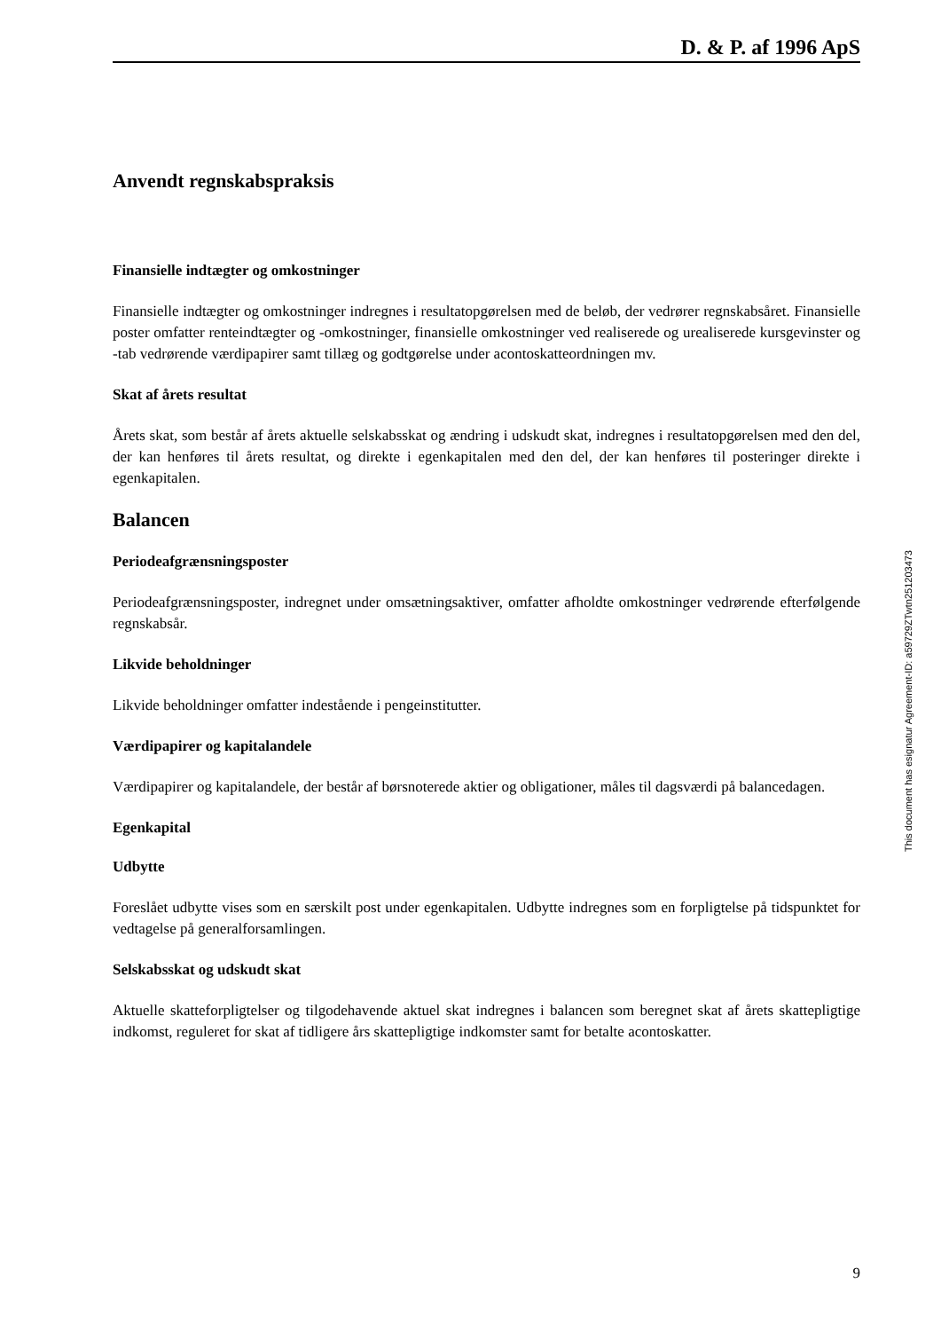D. & P. af 1996 ApS
Anvendt regnskabspraksis
Finansielle indtægter og omkostninger
Finansielle indtægter og omkostninger indregnes i resultatopgørelsen med de beløb, der vedrører regnskabsåret. Finansielle poster omfatter renteindtægter og -omkostninger, finansielle omkost­ninger ved realiserede og urealiserede kursgevinster og -tab vedrørende værdipapirer samt tillæg og godtgørelse under acontoskatteordningen mv.
Skat af årets resultat
Årets skat, som består af årets aktuelle selskabsskat og ændring i udskudt skat, indregnes i resul­tatopgørelsen med den del, der kan henføres til årets resultat, og direkte i egenkapitalen med den del, der kan henføres til posteringer direkte i egenkapitalen.
Balancen
Periodeafgrænsningsposter
Periodeafgrænsningsposter, indregnet under omsætningsaktiver, omfatter afholdte omkostninger vedrørende efterfølgende regnskabsår.
Likvide beholdninger
Likvide beholdninger omfatter indestående i pengeinstitutter.
Værdipapirer og kapitalandele
Værdipapirer og kapitalandele, der består af børsnoterede aktier og obligationer, måles til dags­værdi på balancedagen.
Egenkapital
Udbytte
Foreslået udbytte vises som en særskilt post under egenkapitalen. Udbytte indregnes som en for­pligtelse på tidspunktet for vedtagelse på generalforsamlingen.
Selskabsskat og udskudt skat
Aktuelle skatteforpligtelser og tilgodehavende aktuel skat indregnes i balancen som beregnet skat af årets skattepligtige indkomst, reguleret for skat af tidligere års skattepligtige indkomster samt for betalte acontoskatter.
This document has esignatur Agreement-ID: a59729ZTwtn251203473
9